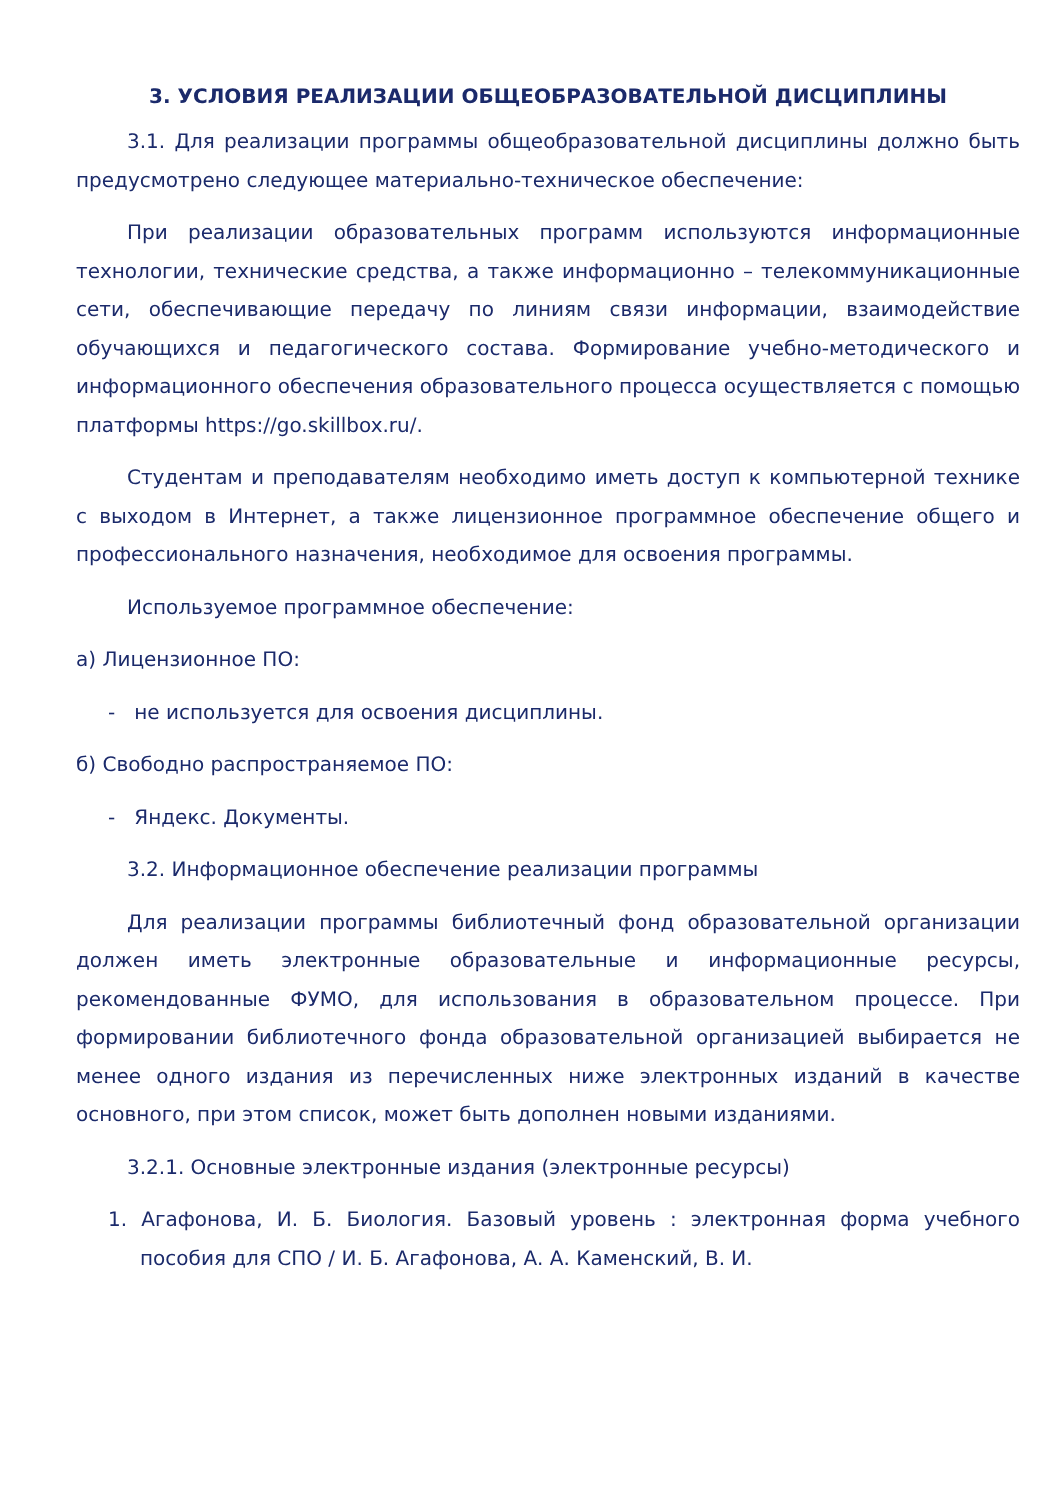3. УСЛОВИЯ РЕАЛИЗАЦИИ ОБЩЕОБРАЗОВАТЕЛЬНОЙ ДИСЦИПЛИНЫ
3.1. Для реализации программы общеобразовательной дисциплины должно быть предусмотрено следующее материально-техническое обеспечение:
При реализации образовательных программ используются информационные технологии, технические средства, а также информационно – телекоммуникационные сети, обеспечивающие передачу по линиям связи информации, взаимодействие обучающихся и педагогического состава. Формирование учебно-методического и информационного обеспечения образовательного процесса осуществляется с помощью платформы https://go.skillbox.ru/.
Студентам и преподавателям необходимо иметь доступ к компьютерной технике с выходом в Интернет, а также лицензионное программное обеспечение общего и профессионального назначения, необходимое для освоения программы.
Используемое программное обеспечение:
а) Лицензионное ПО:
- не используется для освоения дисциплины.
б) Свободно распространяемое ПО:
- Яндекс. Документы.
3.2. Информационное обеспечение реализации программы
Для реализации программы библиотечный фонд образовательной организации должен иметь электронные образовательные и информационные ресурсы, рекомендованные ФУМО, для использования в образовательном процессе. При формировании библиотечного фонда образовательной организацией выбирается не менее одного издания из перечисленных ниже электронных изданий в качестве основного, при этом список, может быть дополнен новыми изданиями.
3.2.1. Основные электронные издания (электронные ресурсы)
1. Агафонова, И. Б. Биология. Базовый уровень : электронная форма учебного пособия для СПО / И. Б. Агафонова, А. А. Каменский, В. И.